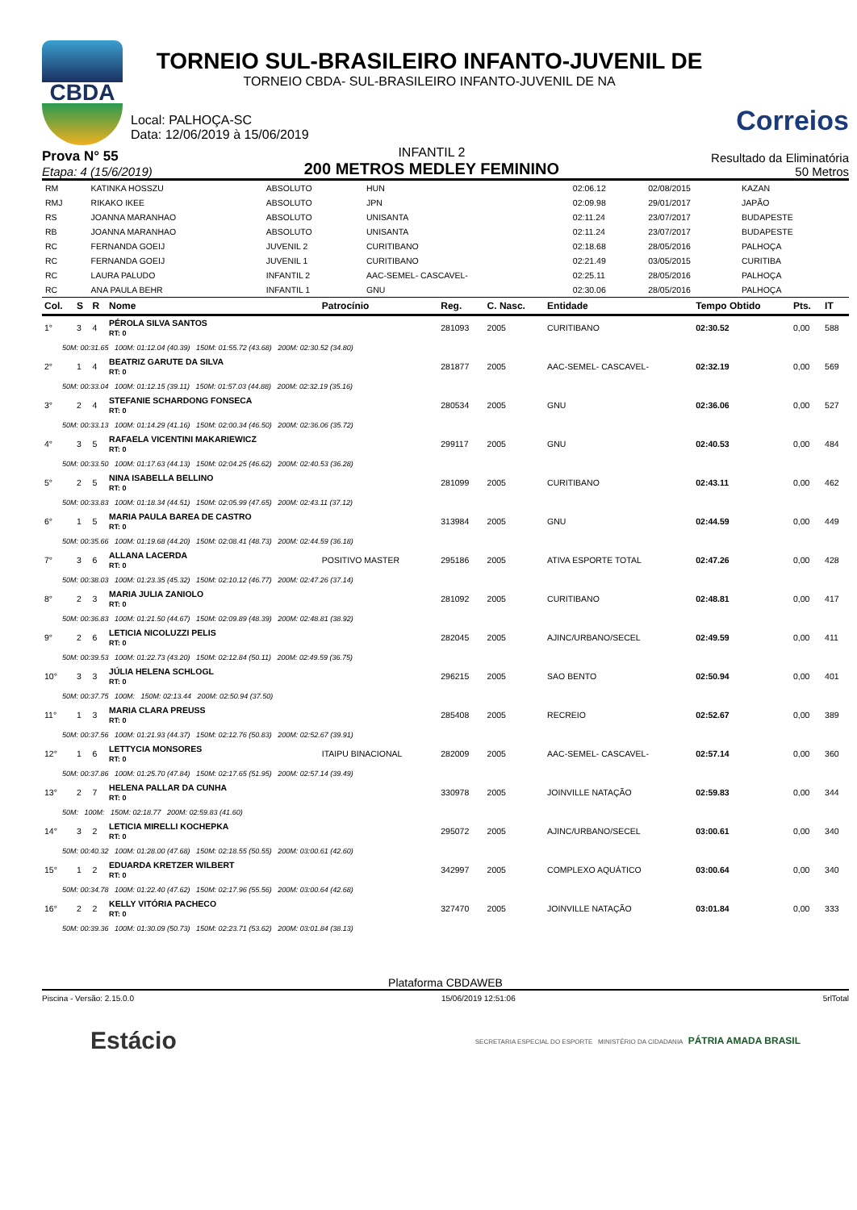CBDA
TORNEIO SUL-BRASILEIRO INFANTO-JUVENIL DE
TORNEIO CBDA- SUL-BRASILEIRO INFANTO-JUVENIL DE NA
Local: PALHOÇA-SC
Data: 12/06/2019 à 15/06/2019
Correios
Prova N° 55
Etapa: 4 (15/6/2019)
INFANTIL 2
200 METROS MEDLEY FEMININO
Resultado da Eliminatória
50 Metros
| RM | KATINKA HOSSZU | ABSOLUTO | HUN | 02:06.12 | 02/08/2015 | KAZAN |
| RMJ | RIKAKO IKEE | ABSOLUTO | JPN | 02:09.98 | 29/01/2017 | JAPÃO |
| RS | JOANNA MARANHAO | ABSOLUTO | UNISANTA | 02:11.24 | 23/07/2017 | BUDAPESTE |
| RB | JOANNA MARANHAO | ABSOLUTO | UNISANTA | 02:11.24 | 23/07/2017 | BUDAPESTE |
| RC | FERNANDA GOEIJ | JUVENIL 2 | CURITIBANO | 02:18.68 | 28/05/2016 | PALHOÇA |
| RC | FERNANDA GOEIJ | JUVENIL 1 | CURITIBANO | 02:21.49 | 03/05/2015 | CURITIBA |
| RC | LAURA PALUDO | INFANTIL 2 | AAC-SEMEL- CASCAVEL- | 02:25.11 | 28/05/2016 | PALHOÇA |
| RC | ANA PAULA BEHR | INFANTIL 1 | GNU | 02:30.06 | 28/05/2016 | PALHOÇA |
| Col. | S | R | Nome | Patrocínio | Reg. | C. Nasc. | Entidade | Tempo Obtido | Pts. | IT |
| --- | --- | --- | --- | --- | --- | --- | --- | --- | --- | --- |
| 1° | 3 | 4 | PÉROLA SILVA SANTOS RT: 0 | | 281093 | 2005 | CURITIBANO | 02:30.52 | 0,00 | 588 |
| 50M: 00:31.65 100M: 01:12.04 (40.39) 150M: 01:55.72 (43.68) 200M: 02:30.52 (34.80) | | | | | | | | | | |
| 2° | 1 | 4 | BEATRIZ GARUTE DA SILVA RT: 0 | | 281877 | 2005 | AAC-SEMEL- CASCAVEL- | 02:32.19 | 0,00 | 569 |
| 50M: 00:33.04 100M: 01:12.15 (39.11) 150M: 01:57.03 (44.88) 200M: 02:32.19 (35.16) | | | | | | | | | | |
| 3° | 2 | 4 | STEFANIE SCHARDONG FONSECA RT: 0 | | 280534 | 2005 | GNU | 02:36.06 | 0,00 | 527 |
| 50M: 00:33.13 100M: 01:14.29 (41.16) 150M: 02:00.34 (46.50) 200M: 02:36.06 (35.72) | | | | | | | | | | |
| 4° | 3 | 5 | RAFAELA VICENTINI MAKARIEWICZ RT: 0 | | 299117 | 2005 | GNU | 02:40.53 | 0,00 | 484 |
| 50M: 00:33.50 100M: 01:17.63 (44.13) 150M: 02:04.25 (46.62) 200M: 02:40.53 (36.28) | | | | | | | | | | |
| 5° | 2 | 5 | NINA ISABELLA BELLINO RT: 0 | | 281099 | 2005 | CURITIBANO | 02:43.11 | 0,00 | 462 |
| 50M: 00:33.83 100M: 01:18.34 (44.51) 150M: 02:05.99 (47.65) 200M: 02:43.11 (37.12) | | | | | | | | | | |
| 6° | 1 | 5 | MARIA PAULA BAREA DE CASTRO RT: 0 | | 313984 | 2005 | GNU | 02:44.59 | 0,00 | 449 |
| 50M: 00:35.66 100M: 01:19.68 (44.20) 150M: 02:08.41 (48.73) 200M: 02:44.59 (36.18) | | | | | | | | | | |
| 7° | 3 | 6 | ALLANA LACERDA RT: 0 | POSITIVO MASTER | 295186 | 2005 | ATIVA ESPORTE TOTAL | 02:47.26 | 0,00 | 428 |
| 50M: 00:38.03 100M: 01:23.35 (45.32) 150M: 02:10.12 (46.77) 200M: 02:47.26 (37.14) | | | | | | | | | | |
| 8° | 2 | 3 | MARIA JULIA ZANIOLO RT: 0 | | 281092 | 2005 | CURITIBANO | 02:48.81 | 0,00 | 417 |
| 50M: 00:36.83 100M: 01:21.50 (44.67) 150M: 02:09.89 (48.39) 200M: 02:48.81 (38.92) | | | | | | | | | | |
| 9° | 2 | 6 | LETICIA NICOLUZZI PELIS RT: 0 | | 282045 | 2005 | AJINC/URBANO/SECEL | 02:49.59 | 0,00 | 411 |
| 50M: 00:39.53 100M: 01:22.73 (43.20) 150M: 02:12.84 (50.11) 200M: 02:49.59 (36.75) | | | | | | | | | | |
| 10° | 3 | 3 | JÚLIA HELENA SCHLOGL RT: 0 | | 296215 | 2005 | SAO BENTO | 02:50.94 | 0,00 | 401 |
| 50M: 00:37.75 100M: 150M: 02:13.44 200M: 02:50.94 (37.50) | | | | | | | | | | |
| 11° | 1 | 3 | MARIA CLARA PREUSS RT: 0 | | 285408 | 2005 | RECREIO | 02:52.67 | 0,00 | 389 |
| 50M: 00:37.56 100M: 01:21.93 (44.37) 150M: 02:12.76 (50.83) 200M: 02:52.67 (39.91) | | | | | | | | | | |
| 12° | 1 | 6 | LETTYCIA MONSORES RT: 0 | ITAIPU BINACIONAL | 282009 | 2005 | AAC-SEMEL- CASCAVEL- | 02:57.14 | 0,00 | 360 |
| 50M: 00:37.86 100M: 01:25.70 (47.84) 150M: 02:17.65 (51.95) 200M: 02:57.14 (39.49) | | | | | | | | | | |
| 13° | 2 | 7 | HELENA PALLAR DA CUNHA RT: 0 | | 330978 | 2005 | JOINVILLE NATAÇÃO | 02:59.83 | 0,00 | 344 |
| 50M: 100M: 150M: 02:18.77 200M: 02:59.83 (41.60) | | | | | | | | | | |
| 14° | 3 | 2 | LETICIA MIRELLI KOCHEPKA RT: 0 | | 295072 | 2005 | AJINC/URBANO/SECEL | 03:00.61 | 0,00 | 340 |
| 50M: 00:40.32 100M: 01:28.00 (47.68) 150M: 02:18.55 (50.55) 200M: 03:00.61 (42.60) | | | | | | | | | | |
| 15° | 1 | 2 | EDUARDA KRETZER WILBERT RT: 0 | | 342997 | 2005 | COMPLEXO AQUÁTICO | 03:00.64 | 0,00 | 340 |
| 50M: 00:34.78 100M: 01:22.40 (47.62) 150M: 02:17.96 (55.56) 200M: 03:00.64 (42.68) | | | | | | | | | | |
| 16° | 2 | 2 | KELLY VITÓRIA PACHECO RT: 0 | | 327470 | 2005 | JOINVILLE NATAÇÃO | 03:01.84 | 0,00 | 333 |
| 50M: 00:39.36 100M: 01:30.09 (50.73) 150M: 02:23.71 (53.62) 200M: 03:01.84 (38.13) | | | | | | | | | | |
Plataforma CBDAWEB
Piscina - Versão: 2.15.0.0 15/06/2019 12:51:06 5rlTotal
Estácio
SECRETARIA ESPECIAL DO ESPORTE MINISTÉRIO DA CIDADANIA PÁTRIA AMADA BRASIL